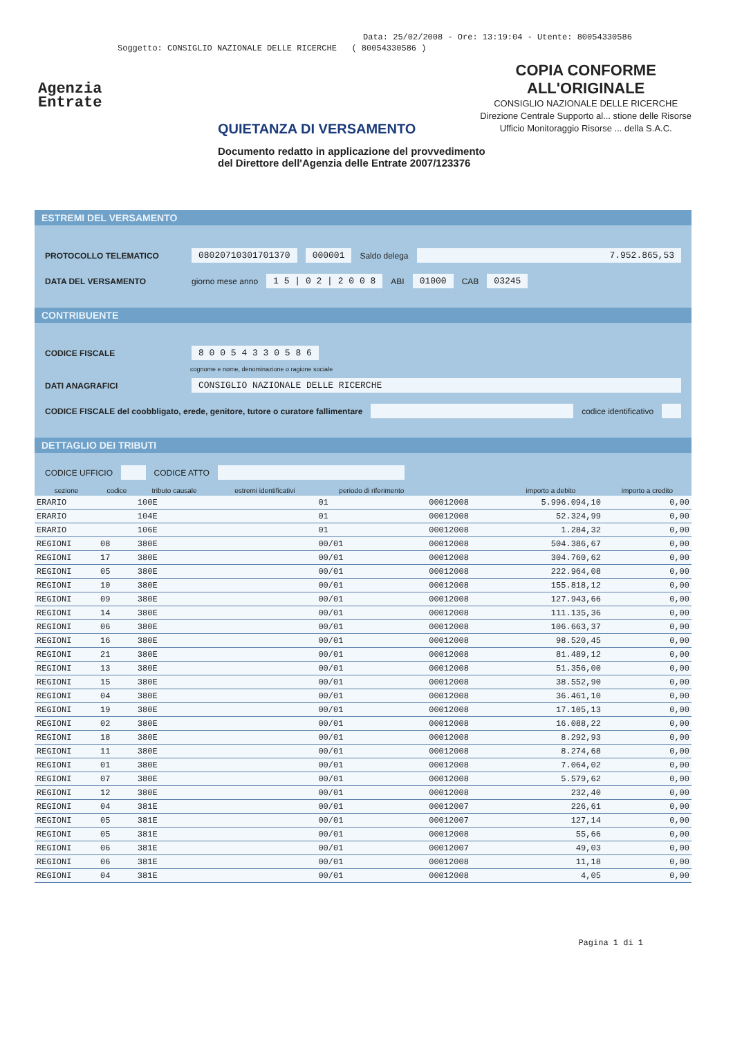Data: 25/02/2008 - Ore: 13:19:04 - Utente: 80054330586
Soggetto: CONSIGLIO NAZIONALE DELLE RICERCHE ( 80054330586 )
Agenzia
Entrate
COPIA CONFORME
ALL'ORIGINALE
CONSIGLIO NAZIONALE DELLE RICERCHE
Direzione Centrale Supporto al... stione delle Risorse
Ufficio Monitoraggio Risorse ... della S.A.C.
QUIETANZA DI VERSAMENTO
Documento redatto in applicazione del provvedimento
del Direttore dell'Agenzia delle Entrate 2007/123376
ESTREMI DEL VERSAMENTO
PROTOCOLLO TELEMATICO 08020710301701370 000001 Saldo delega 7.952.865,53
DATA DEL VERSAMENTO giorno mese anno 1 5 | 0 2 | 2 0 0 8 ABI 01000 CAB 03245
CONTRIBUENTE
CODICE FISCALE 8 0 0 5 4 3 3 0 5 8 6
cognome e nome, denominazione o ragione sociale
DATI ANAGRAFICI CONSIGLIO NAZIONALE DELLE RICERCHE
CODICE FISCALE del coobbligato, erede, genitore, tutore o curatore fallimentare codice identificativo
DETTAGLIO DEI TRIBUTI
CODICE UFFICIO CODICE ATTO
| sezione | codice | tributo causale | estremi identificativi | periodo di riferimento | | importo a debito | importo a credito |
| --- | --- | --- | --- | --- | --- | --- | --- |
| ERARIO | | 100E | | 01 | 00012008 | 5.996.094,10 | 0,00 |
| ERARIO | | 104E | | 01 | 00012008 | 52.324,99 | 0,00 |
| ERARIO | | 106E | | 01 | 00012008 | 1.284,32 | 0,00 |
| REGIONI | 08 | 380E | | 00/01 | 00012008 | 504.386,67 | 0,00 |
| REGIONI | 17 | 380E | | 00/01 | 00012008 | 304.760,62 | 0,00 |
| REGIONI | 05 | 380E | | 00/01 | 00012008 | 222.964,08 | 0,00 |
| REGIONI | 10 | 380E | | 00/01 | 00012008 | 155.818,12 | 0,00 |
| REGIONI | 09 | 380E | | 00/01 | 00012008 | 127.943,66 | 0,00 |
| REGIONI | 14 | 380E | | 00/01 | 00012008 | 111.135,36 | 0,00 |
| REGIONI | 06 | 380E | | 00/01 | 00012008 | 106.663,37 | 0,00 |
| REGIONI | 16 | 380E | | 00/01 | 00012008 | 98.520,45 | 0,00 |
| REGIONI | 21 | 380E | | 00/01 | 00012008 | 81.489,12 | 0,00 |
| REGIONI | 13 | 380E | | 00/01 | 00012008 | 51.356,00 | 0,00 |
| REGIONI | 15 | 380E | | 00/01 | 00012008 | 38.552,90 | 0,00 |
| REGIONI | 04 | 380E | | 00/01 | 00012008 | 36.461,10 | 0,00 |
| REGIONI | 19 | 380E | | 00/01 | 00012008 | 17.105,13 | 0,00 |
| REGIONI | 02 | 380E | | 00/01 | 00012008 | 16.088,22 | 0,00 |
| REGIONI | 18 | 380E | | 00/01 | 00012008 | 8.292,93 | 0,00 |
| REGIONI | 11 | 380E | | 00/01 | 00012008 | 8.274,68 | 0,00 |
| REGIONI | 01 | 380E | | 00/01 | 00012008 | 7.064,02 | 0,00 |
| REGIONI | 07 | 380E | | 00/01 | 00012008 | 5.579,62 | 0,00 |
| REGIONI | 12 | 380E | | 00/01 | 00012008 | 232,40 | 0,00 |
| REGIONI | 04 | 381E | | 00/01 | 00012007 | 226,61 | 0,00 |
| REGIONI | 05 | 381E | | 00/01 | 00012007 | 127,14 | 0,00 |
| REGIONI | 05 | 381E | | 00/01 | 00012008 | 55,66 | 0,00 |
| REGIONI | 06 | 381E | | 00/01 | 00012007 | 49,03 | 0,00 |
| REGIONI | 06 | 381E | | 00/01 | 00012008 | 11,18 | 0,00 |
| REGIONI | 04 | 381E | | 00/01 | 00012008 | 4,05 | 0,00 |
Pagina 1 di 1